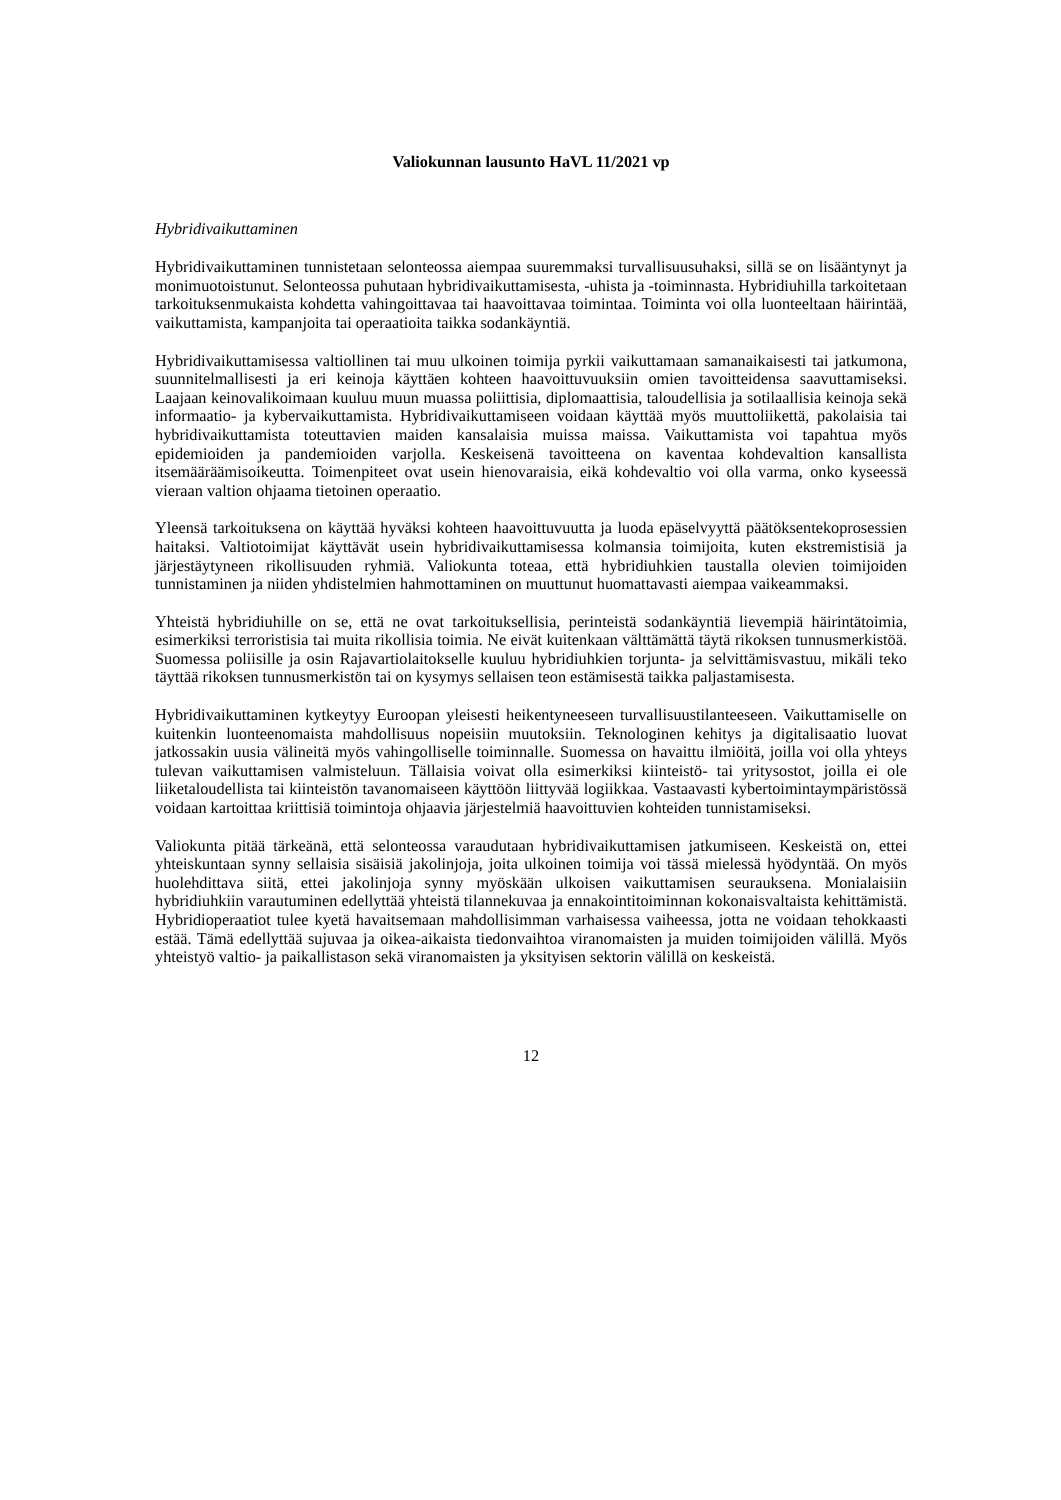Valiokunnan lausunto HaVL 11/2021 vp
Hybridivaikuttaminen
Hybridivaikuttaminen tunnistetaan selonteossa aiempaa suuremmaksi turvallisuusuhaksi, sillä se on lisääntynyt ja monimuotoistunut. Selonteossa puhutaan hybridivaikuttamisesta, -uhista ja -toiminnasta. Hybridiuhilla tarkoitetaan tarkoituksenmukaista kohdetta vahingoittavaa tai haavoittavaa toimintaa. Toiminta voi olla luonteeltaan häirintää, vaikuttamista, kampanjoita tai operaatioita taikka sodankäyntiä.
Hybridivaikuttamisessa valtiollinen tai muu ulkoinen toimija pyrkii vaikuttamaan samanaikaisesti tai jatkumona, suunnitelmallisesti ja eri keinoja käyttäen kohteen haavoittuvuuksiin omien tavoitteidensa saavuttamiseksi. Laajaan keinovalikoimaan kuuluu muun muassa poliittisia, diplomaattisia, taloudellisia ja sotilaallisia keinoja sekä informaatio- ja kybervaikuttamista. Hybridivaikuttamiseen voidaan käyttää myös muuttoliikettä, pakolaisia tai hybridivaikuttamista toteuttavien maiden kansalaisia muissa maissa. Vaikuttamista voi tapahtua myös epidemioiden ja pandemioiden varjolla. Keskeisenä tavoitteena on kaventaa kohdevaltion kansallista itsemääräämisoikeutta. Toimenpiteet ovat usein hienovaraisia, eikä kohdevaltio voi olla varma, onko kyseessä vieraan valtion ohjaama tietoinen operaatio.
Yleensä tarkoituksena on käyttää hyväksi kohteen haavoittuvuutta ja luoda epäselvyyttä päätöksentekoprosessien haitaksi. Valtiotoimijat käyttävät usein hybridivaikuttamisessa kolmansia toimijoita, kuten ekstremistisiä ja järjestäytyneen rikollisuuden ryhmiä. Valiokunta toteaa, että hybridiuhkien taustalla olevien toimijoiden tunnistaminen ja niiden yhdistelmien hahmottaminen on muuttunut huomattavasti aiempaa vaikeammaksi.
Yhteistä hybridiuhille on se, että ne ovat tarkoituksellisia, perinteistä sodankäyntiä lievempiä häirintätoimia, esimerkiksi terroristisia tai muita rikollisia toimia. Ne eivät kuitenkaan välttämättä täytä rikoksen tunnusmerkistöä. Suomessa poliisille ja osin Rajavartiolaitokselle kuuluu hybridiuhkien torjunta- ja selvittämisvastuu, mikäli teko täyttää rikoksen tunnusmerkistön tai on kysymys sellaisen teon estämisestä taikka paljastamisesta.
Hybridivaikuttaminen kytkeytyy Euroopan yleisesti heikentyneeseen turvallisuustilanteeseen. Vaikuttamiselle on kuitenkin luonteenomaista mahdollisuus nopeisiin muutoksiin. Teknologinen kehitys ja digitalisaatio luovat jatkossakin uusia välineitä myös vahingolliselle toiminnalle. Suomessa on havaittu ilmiöitä, joilla voi olla yhteys tulevan vaikuttamisen valmisteluun. Tällaisia voivat olla esimerkiksi kiinteistö- tai yritysostot, joilla ei ole liiketaloudellista tai kiinteistön tavanomaiseen käyttöön liittyvää logiikkaa. Vastaavasti kybertoimintaympäristössä voidaan kartoittaa kriittisiä toimintoja ohjaavia järjestelmiä haavoittuvien kohteiden tunnistamiseksi.
Valiokunta pitää tärkeänä, että selonteossa varaudutaan hybridivaikuttamisen jatkumiseen. Keskeistä on, ettei yhteiskuntaan synny sellaisia sisäisiä jakolinjoja, joita ulkoinen toimija voi tässä mielessä hyödyntää. On myös huolehdittava siitä, ettei jakolinjoja synny myöskään ulkoisen vaikuttamisen seurauksena. Monialaisiin hybridiuhkiin varautuminen edellyttää yhteistä tilannekuvaa ja ennakointitoiminnan kokonaisvaltaista kehittämistä. Hybridioperaatiot tulee kyetä havaitsemaan mahdollisimman varhaisessa vaiheessa, jotta ne voidaan tehokkaasti estää. Tämä edellyttää sujuvaa ja oikea-aikaista tiedonvaihtoa viranomaisten ja muiden toimijoiden välillä. Myös yhteistyö valtio- ja paikallistason sekä viranomaisten ja yksityisen sektorin välillä on keskeistä.
12